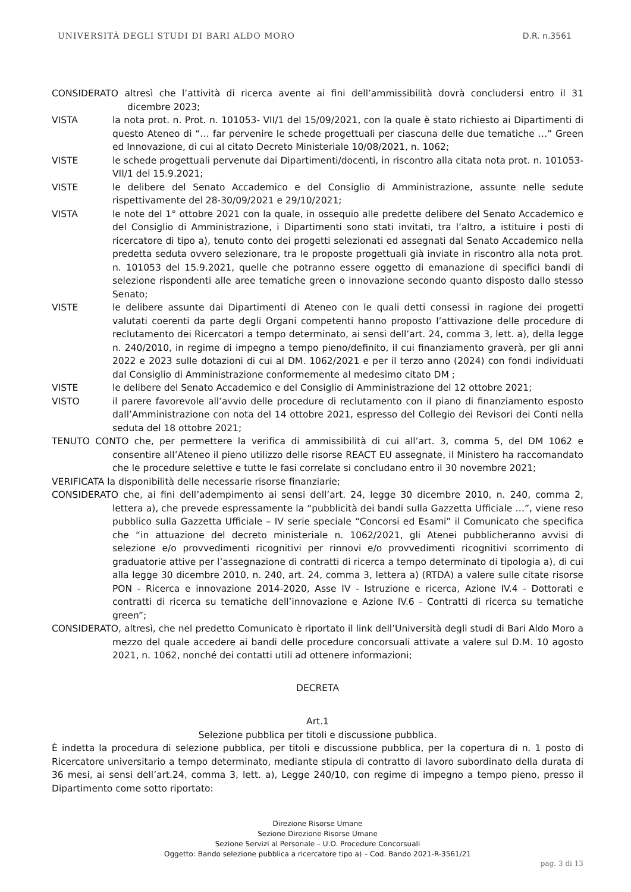UNIVERSITÀ DEGLI STUDI DI BARI ALDO MORO D.R. n.3561
CONSIDERATO altresì che l’attività di ricerca avente ai fini dell’ammissibilità dovrà concludersi entro il 31 dicembre 2023;
VISTA la nota prot. n. Prot. n. 101053- VII/1 del 15/09/2021, con la quale è stato richiesto ai Dipartimenti di questo Ateneo di “… far pervenire le schede progettuali per ciascuna delle due tematiche …” Green ed Innovazione, di cui al citato Decreto Ministeriale 10/08/2021, n. 1062;
VISTE le schede progettuali pervenute dai Dipartimenti/docenti, in riscontro alla citata nota prot. n. 101053- VII/1 del 15.9.2021;
VISTE le delibere del Senato Accademico e del Consiglio di Amministrazione, assunte nelle sedute rispettivamente del 28-30/09/2021 e 29/10/2021;
VISTA le note del 1° ottobre 2021 con la quale, in ossequio alle predette delibere del Senato Accademico e del Consiglio di Amministrazione, i Dipartimenti sono stati invitati, tra l’altro, a istituire i posti di ricercatore di tipo a), tenuto conto dei progetti selezionati ed assegnati dal Senato Accademico nella predetta seduta ovvero selezionare, tra le proposte progettuali già inviate in riscontro alla nota prot. n. 101053 del 15.9.2021, quelle che potranno essere oggetto di emanazione di specifici bandi di selezione rispondenti alle aree tematiche green o innovazione secondo quanto disposto dallo stesso Senato;
VISTE le delibere assunte dai Dipartimenti di Ateneo con le quali detti consessi in ragione dei progetti valutati coerenti da parte degli Organi competenti hanno proposto l’attivazione delle procedure di reclutamento dei Ricercatori a tempo determinato, ai sensi dell’art. 24, comma 3, lett. a), della legge n. 240/2010, in regime di impegno a tempo pieno/definito, il cui finanziamento graverà, per gli anni 2022 e 2023 sulle dotazioni di cui al DM. 1062/2021 e per il terzo anno (2024) con fondi individuati dal Consiglio di Amministrazione conformemente al medesimo citato DM ;
VISTE le delibere del Senato Accademico e del Consiglio di Amministrazione del 12 ottobre 2021;
VISTO il parere favorevole all’avvio delle procedure di reclutamento con il piano di finanziamento esposto dall’Amministrazione con nota del 14 ottobre 2021, espresso del Collegio dei Revisori dei Conti nella seduta del 18 ottobre 2021;
TENUTO CONTO che, per permettere la verifica di ammissibilità di cui all’art. 3, comma 5, del DM 1062 e consentire all’Ateneo il pieno utilizzo delle risorse REACT EU assegnate, il Ministero ha raccomandato che le procedure selettive e tutte le fasi correlate si concludano entro il 30 novembre 2021;
VERIFICATA la disponibilità delle necessarie risorse finanziarie;
CONSIDERATO che, ai fini dell’adempimento ai sensi dell’art. 24, legge 30 dicembre 2010, n. 240, comma 2, lettera a), che prevede espressamente la “pubblicità dei bandi sulla Gazzetta Ufficiale …”, viene reso pubblico sulla Gazzetta Ufficiale – IV serie speciale “Concorsi ed Esami” il Comunicato che specifica che “in attuazione del decreto ministeriale n. 1062/2021, gli Atenei pubblicheranno avvisi di selezione e/o provvedimenti ricognitivi per rinnovi e/o provvedimenti ricognitivi scorrimento di graduatorie attive per l’assegnazione di contratti di ricerca a tempo determinato di tipologia a), di cui alla legge 30 dicembre 2010, n. 240, art. 24, comma 3, lettera a) (RTDA) a valere sulle citate risorse PON - Ricerca e innovazione 2014-2020, Asse IV - Istruzione e ricerca, Azione IV.4 - Dottorati e contratti di ricerca su tematiche dell’innovazione e Azione IV.6 - Contratti di ricerca su tematiche green”;
CONSIDERATO, altresì, che nel predetto Comunicato è riportato il link dell’Università degli studi di Bari Aldo Moro a mezzo del quale accedere ai bandi delle procedure concorsuali attivate a valere sul D.M. 10 agosto 2021, n. 1062, nonché dei contatti utili ad ottenere informazioni;
DECRETA
Art.1
Selezione pubblica per titoli e discussione pubblica.
È indetta la procedura di selezione pubblica, per titoli e discussione pubblica, per la copertura di n. 1 posto di Ricercatore universitario a tempo determinato, mediante stipula di contratto di lavoro subordinato della durata di 36 mesi, ai sensi dell’art.24, comma 3, lett. a), Legge 240/10, con regime di impegno a tempo pieno, presso il Dipartimento come sotto riportato:
Direzione Risorse Umane
Sezione Direzione Risorse Umane
Sezione Servizi al Personale – U.O. Procedure Concorsuali
Oggetto: Bando selezione pubblica a ricercatore tipo a) – Cod. Bando 2021-R-3561/21
pag. 3 di 13